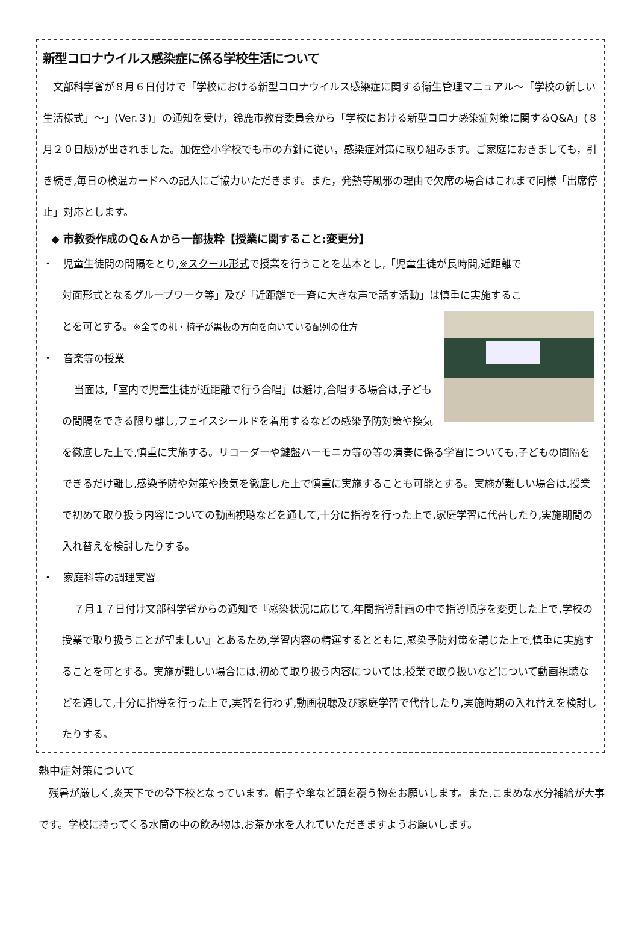新型コロナウイルス感染症に係る学校生活について
　文部科学省が８月６日付けで「学校における新型コロナウイルス感染症に関する衛生管理マニュアル～「学校の新しい生活様式」～」(Ver.３)」の通知を受け，鈴鹿市教育委員会から「学校における新型コロナ感染症対策に関するQ&A」(８月２０日版)が出されました。加佐登小学校でも市の方針に従い，感染症対策に取り組みます。ご家庭におきましても，引き続き,毎日の検温カードへの記入にご協力いただきます。また，発熱等風邪の理由で欠席の場合はこれまで同様「出席停止」対応とします。
◆ 市教委作成のＱ&Ａから一部抜粋【授業に関すること:変更分】
・　児童生徒間の間隔をとり,※スクール形式で授業を行うことを基本とし,「児童生徒が長時間,近距離で
対面形式となるグループワーク等」及び「近距離で一斉に大きな声で話す活動」は慎重に実施するこ
とを可とする。※全ての机・椅子が黒板の方向を向いている配列の仕方
・　音楽等の授業
当面は,「室内で児童生徒が近距離で行う合唱」は避け,合唱する場合は,子どもの間隔をできる限り離し,フェイスシールドを着用するなどの感染予防対策や換気を徹底した上で,慎重に実施する。リコーダーや鍵盤ハーモニカ等の等の演奏に係る学習についても,子どもの間隔をできるだけ離し,感染予防や対策や換気を徹底した上で慎重に実施することも可能とする。実施が難しい場合は,授業で初めて取り扱う内容についての動画視聴などを通して,十分に指導を行った上で,家庭学習に代替したり,実施期間の入れ替えを検討したりする。
・　家庭科等の調理実習
７月１７日付け文部科学省からの通知で『感染状況に応じて,年間指導計画の中で指導順序を変更した上で,学校の授業で取り扱うことが望ましい』とあるため,学習内容の精選するとともに,感染予防対策を講じた上で,慎重に実施することを可とする。実施が難しい場合には,初めて取り扱う内容については,授業で取り扱いなどについて動画視聴などを通して,十分に指導を行った上で,実習を行わず,動画視聴及び家庭学習で代替したり,実施時期の入れ替えを検討したりする。
熱中症対策について
　残暑が厳しく,炎天下での登下校となっています。帽子や傘など頭を覆う物をお願いします。また,こまめな水分補給が大事です。学校に持ってくる水筒の中の飲み物は,お茶か水を入れていただきますようお願いします。